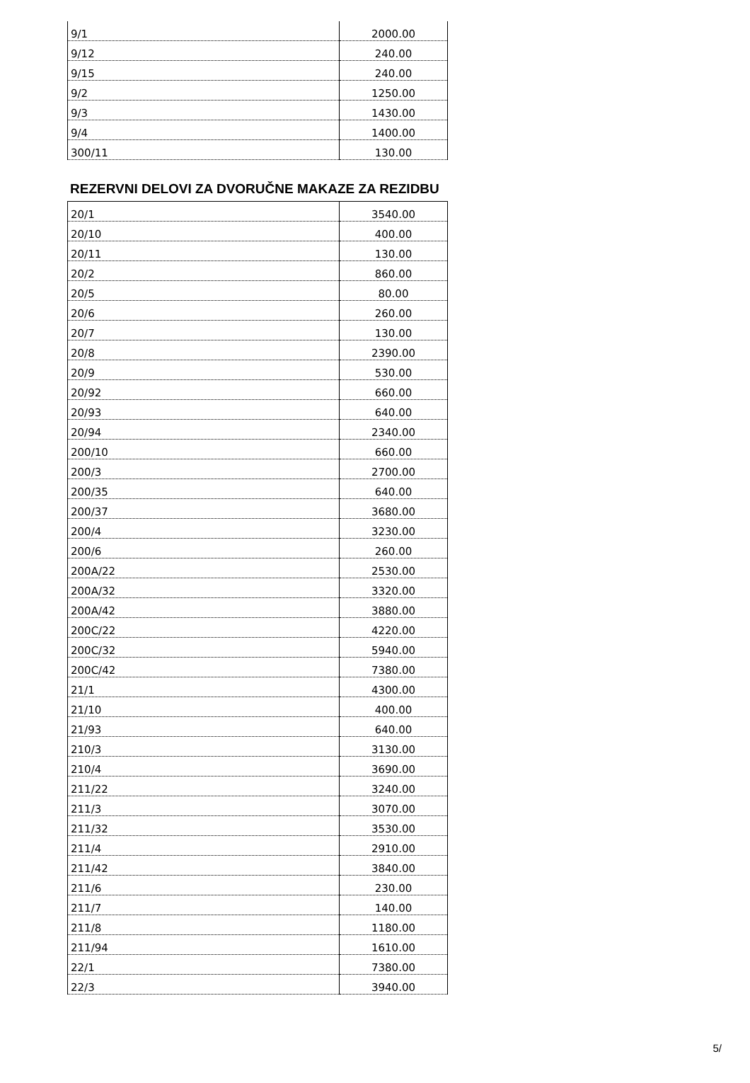| 9/1 | 2000.00 |
| 9/12 | 240.00 |
| 9/15 | 240.00 |
| 9/2 | 1250.00 |
| 9/3 | 1430.00 |
| 9/4 | 1400.00 |
| 300/11 | 130.00 |
REZERVNI DELOVI ZA DVORUČNE MAKAZE ZA REZIDBU
| 20/1 | 3540.00 |
| 20/10 | 400.00 |
| 20/11 | 130.00 |
| 20/2 | 860.00 |
| 20/5 | 80.00 |
| 20/6 | 260.00 |
| 20/7 | 130.00 |
| 20/8 | 2390.00 |
| 20/9 | 530.00 |
| 20/92 | 660.00 |
| 20/93 | 640.00 |
| 20/94 | 2340.00 |
| 200/10 | 660.00 |
| 200/3 | 2700.00 |
| 200/35 | 640.00 |
| 200/37 | 3680.00 |
| 200/4 | 3230.00 |
| 200/6 | 260.00 |
| 200A/22 | 2530.00 |
| 200A/32 | 3320.00 |
| 200A/42 | 3880.00 |
| 200C/22 | 4220.00 |
| 200C/32 | 5940.00 |
| 200C/42 | 7380.00 |
| 21/1 | 4300.00 |
| 21/10 | 400.00 |
| 21/93 | 640.00 |
| 210/3 | 3130.00 |
| 210/4 | 3690.00 |
| 211/22 | 3240.00 |
| 211/3 | 3070.00 |
| 211/32 | 3530.00 |
| 211/4 | 2910.00 |
| 211/42 | 3840.00 |
| 211/6 | 230.00 |
| 211/7 | 140.00 |
| 211/8 | 1180.00 |
| 211/94 | 1610.00 |
| 22/1 | 7380.00 |
| 22/3 | 3940.00 |
5/